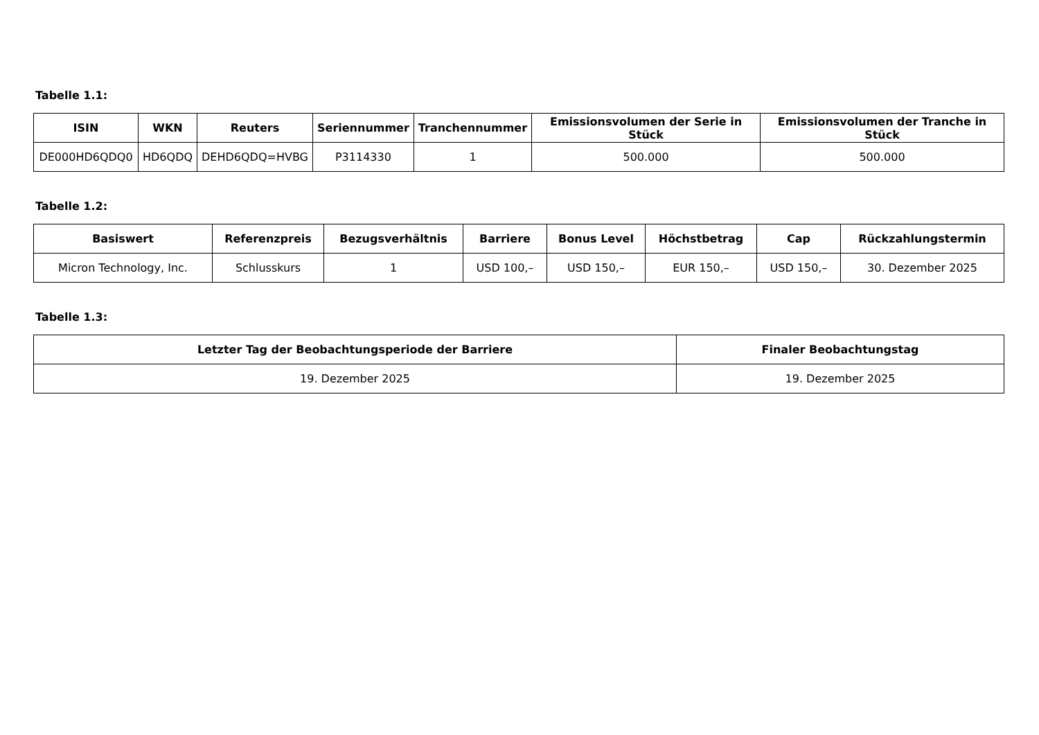Tabelle 1.1:
| ISIN | WKN | Reuters | Seriennummer | Tranchennummer | Emissionsvolumen der Serie in Stück | Emissionsvolumen der Tranche in Stück |
| --- | --- | --- | --- | --- | --- | --- |
| DE000HD6QDQ0 | HD6QDQ | DEHD6QDQ=HVBG | P3114330 | 1 | 500.000 | 500.000 |
Tabelle 1.2:
| Basiswert | Referenzpreis | Bezugsverhältnis | Barriere | Bonus Level | Höchstbetrag | Cap | Rückzahlungstermin |
| --- | --- | --- | --- | --- | --- | --- | --- |
| Micron Technology, Inc. | Schlusskurs | 1 | USD 100,– | USD 150,– | EUR 150,– | USD 150,– | 30. Dezember 2025 |
Tabelle 1.3:
| Letzter Tag der Beobachtungsperiode der Barriere | Finaler Beobachtungstag |
| --- | --- |
| 19. Dezember 2025 | 19. Dezember 2025 |